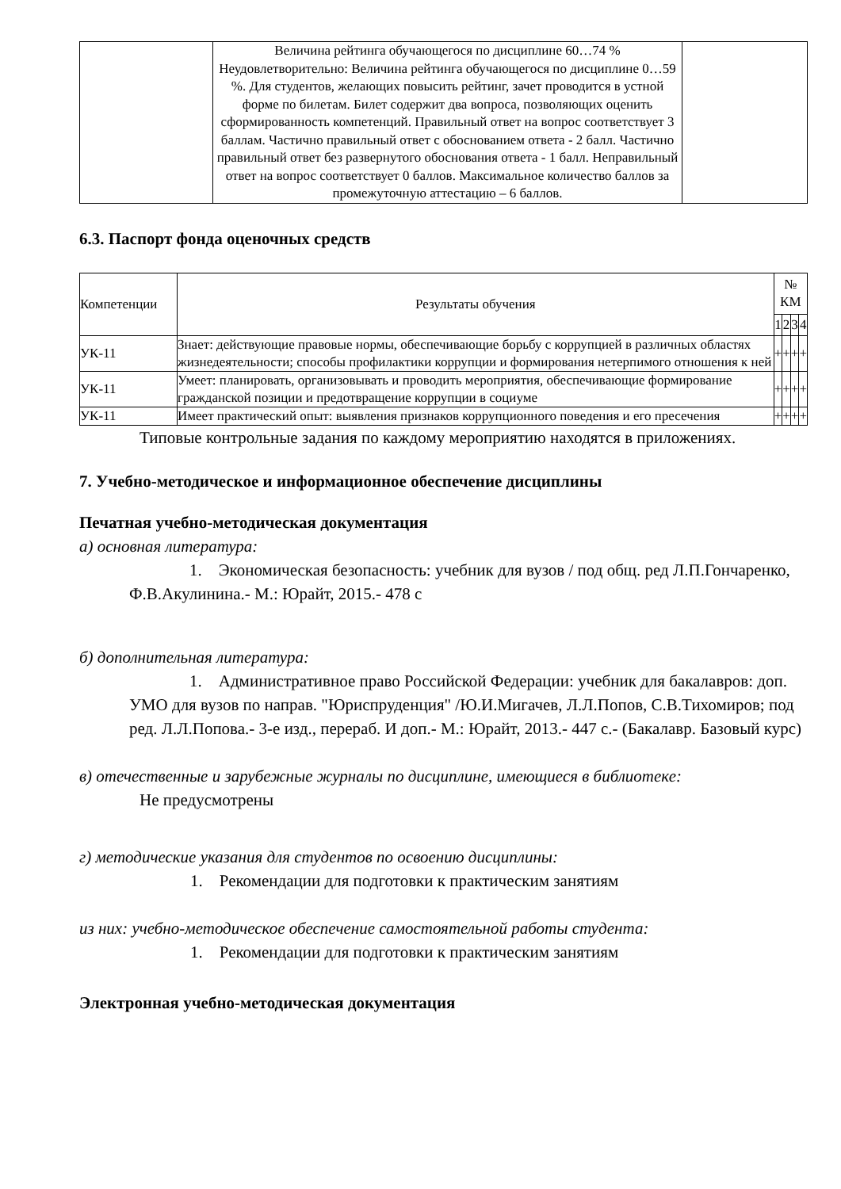| | Величина рейтинга обучающегося по дисциплине 60…74 % Неудовлетворительно: Величина рейтинга обучающегося по дисциплине 0…59 %. Для студентов, желающих повысить рейтинг, зачет проводится в устной форме по билетам. Билет содержит два вопроса, позволяющих оценить сформированность компетенций. Правильный ответ на вопрос соответствует 3 баллам. Частично правильный ответ с обоснованием ответа - 2 балл. Частично правильный ответ без развернутого обоснования ответа - 1 балл. Неправильный ответ на вопрос соответствует 0 баллов. Максимальное количество баллов за промежуточную аттестацию – 6 баллов. | |
6.3. Паспорт фонда оценочных средств
| Компетенции | Результаты обучения | № КМ | | | |
| --- | --- | --- | --- | --- | --- |
| | | 1 | 2 | 3 | 4 |
| УК-11 | Знает: действующие правовые нормы, обеспечивающие борьбу с коррупцией в различных областях жизнедеятельности; способы профилактики коррупции и формирования нетерпимого отношения к ней | + | + | + | + |
| УК-11 | Умеет: планировать, организовывать и проводить мероприятия, обеспечивающие формирование гражданской позиции и предотвращение коррупции в социуме | + | + | + | + |
| УК-11 | Имеет практический опыт: выявления признаков коррупционного поведения и его пресечения | + | + | + | + |
Типовые контрольные задания по каждому мероприятию находятся в приложениях.
7. Учебно-методическое и информационное обеспечение дисциплины
Печатная учебно-методическая документация
а) основная литература:
1. Экономическая безопасность: учебник для вузов / под общ. ред Л.П.Гончаренко, Ф.В.Акулинина.- М.: Юрайт, 2015.- 478 с
б) дополнительная литература:
1. Административное право Российской Федерации: учебник для бакалавров: доп. УМО для вузов по направ. "Юриспруденция" /Ю.И.Мигачев, Л.Л.Попов, С.В.Тихомиров; под ред. Л.Л.Попова.- 3-е изд., перераб. И доп.- М.: Юрайт, 2013.- 447 с.- (Бакалавр. Базовый курс)
в) отечественные и зарубежные журналы по дисциплине, имеющиеся в библиотеке:
Не предусмотрены
г) методические указания для студентов по освоению дисциплины:
1. Рекомендации для подготовки к практическим занятиям
из них: учебно-методическое обеспечение самостоятельной работы студента:
1. Рекомендации для подготовки к практическим занятиям
Электронная учебно-методическая документация